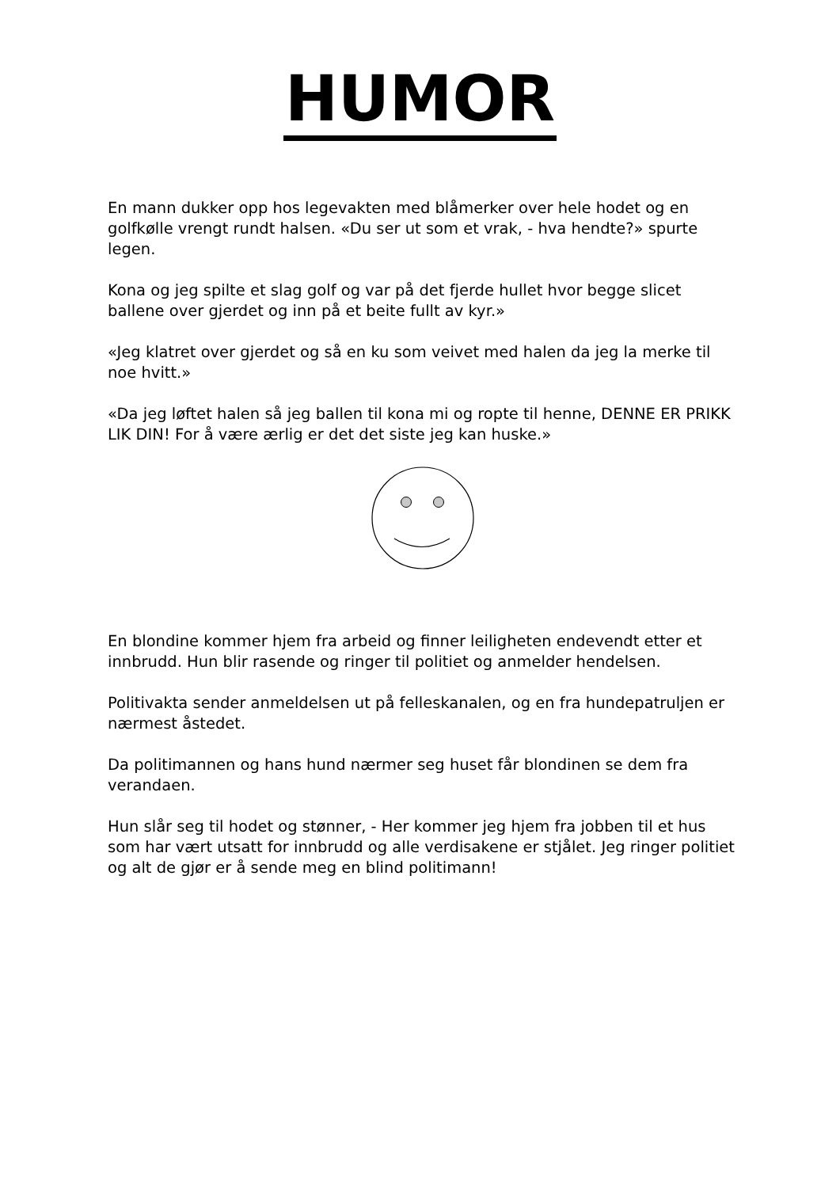HUMOR
En mann dukker opp hos legevakten med blåmerker over hele hodet og en golfkølle vrengt rundt halsen. «Du ser ut som et vrak, - hva hendte?» spurte legen.
Kona og jeg spilte et slag golf og var på det fjerde hullet hvor begge slicet ballene over gjerdet og inn på et beite fullt av kyr.»
«Jeg klatret over gjerdet og så en ku som veivet med halen da jeg la merke til noe hvitt.»
«Da jeg løftet halen så jeg ballen til kona mi og ropte til henne, DENNE ER PRIKK LIK DIN! For å være ærlig er det det siste jeg kan huske.»
En blondine kommer hjem fra arbeid og finner leiligheten endevendt etter et innbrudd. Hun blir rasende og ringer til politiet og anmelder hendelsen.
Politivakta sender anmeldelsen ut på felleskanalen, og en fra hundepatruljen er nærmest åstedet.
Da politimannen og hans hund nærmer seg huset får blondinen se dem fra verandaen.
Hun slår seg til hodet og stønner, - Her kommer jeg hjem fra jobben til et hus som har vært utsatt for innbrudd og alle verdisakene er stjålet. Jeg ringer politiet og alt de gjør er å sende meg en blind politimann!